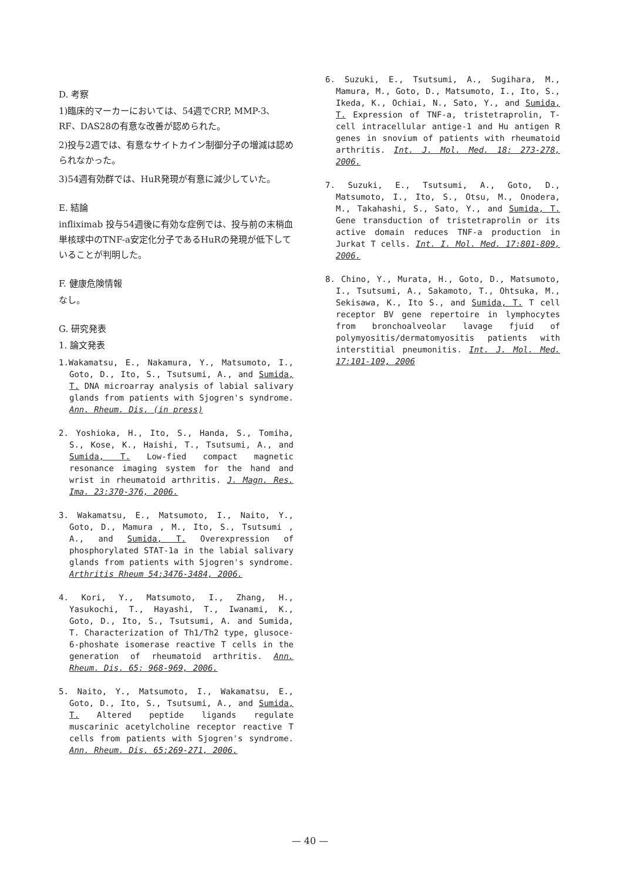D. 考察
1)臨床的マーカーにおいては、54週でCRP, MMP-3、RF、DAS28の有意な改善が認められた。
2)投与2週では、有意なサイトカイン制御分子の増減は認められなかった。
3)54週有効群では、HuR発現が有意に減少していた。
E. 結論
infliximab 投与54週後に有効な症例では、投与前の末梢血単核球中のTNF-a安定化分子であるHuRの発現が低下していることが判明した。
F. 健康危険情報
なし。
G. 研究発表
1. 論文発表
1.Wakamatsu, E., Nakamura, Y., Matsumoto, I., Goto, D., Ito, S., Tsutsumi, A., and Sumida, T. DNA microarray analysis of labial salivary glands from patients with Sjogren's syndrome. Ann. Rheum. Dis. (in press)
2. Yoshioka, H., Ito, S., Handa, S., Tomiha, S., Kose, K., Haishi, T., Tsutsumi, A., and Sumida, T. Low-fied compact magnetic resonance imaging system for the hand and wrist in rheumatoid arthritis. J. Magn. Res. Ima. 23:370-376, 2006.
3. Wakamatsu, E., Matsumoto, I., Naito, Y., Goto, D., Mamura , M., Ito, S., Tsutsumi , A., and Sumida, T. Overexpression of phosphorylated STAT-1a in the labial salivary glands from patients with Sjogren's syndrome. Arthritis Rheum 54:3476-3484, 2006.
4. Kori, Y., Matsumoto, I., Zhang, H., Yasukochi, T., Hayashi, T., Iwanami, K., Goto, D., Ito, S., Tsutsumi, A. and Sumida, T. Characterization of Th1/Th2 type, glusoce-6-phoshate isomerase reactive T cells in the generation of rheumatoid arthritis. Ann. Rheum. Dis. 65: 968-969, 2006.
5. Naito, Y., Matsumoto, I., Wakamatsu, E., Goto, D., Ito, S., Tsutsumi, A., and Sumida, T. Altered peptide ligands regulate muscarinic acetylcholine receptor reactive T cells from patients with Sjogren's syndrome. Ann. Rheum. Dis. 65:269-271, 2006.
6. Suzuki, E., Tsutsumi, A., Sugihara, M., Mamura, M., Goto, D., Matsumoto, I., Ito, S., Ikeda, K., Ochiai, N., Sato, Y., and Sumida, T. Expression of TNF-a, tristetraprolin, T-cell intracellular antige-1 and Hu antigen R genes in snovium of patients with rheumatoid arthritis. Int. J. Mol. Med. 18: 273-278, 2006.
7. Suzuki, E., Tsutsumi, A., Goto, D., Matsumoto, I., Ito, S., Otsu, M., Onodera, M., Takahashi, S., Sato, Y., and Sumida, T. Gene transduction of tristetraprolin or its active domain reduces TNF-a production in Jurkat T cells. Int. I. Mol. Med. 17:801-809, 2006.
8. Chino, Y., Murata, H., Goto, D., Matsumoto, I., Tsutsumi, A., Sakamoto, T., Ohtsuka, M., Sekisawa, K., Ito S., and Sumida, T. T cell receptor BV gene repertoire in lymphocytes from bronchoalveolar lavage fjuid of polymyositis/dermatomyositis patients with interstitial pneumonitis. Int. J. Mol. Med. 17:101-109, 2006
— 40 —